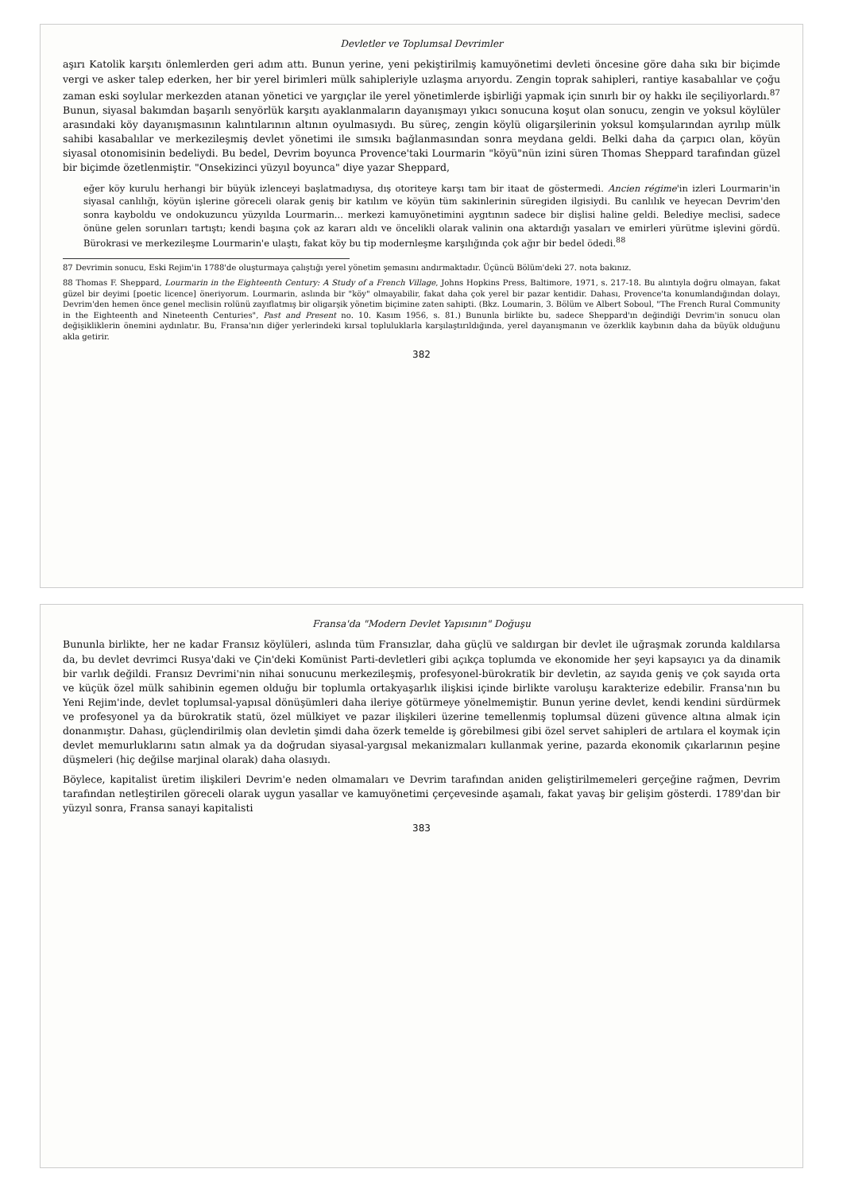Devletler ve Toplumsal Devrimler
aşırı Katolik karşıtı önlemlerden geri adım attı. Bunun yerine, yeni pekiştirilmiş kamuyönetimi devleti öncesine göre daha sıkı bir biçimde vergi ve asker talep ederken, her bir yerel birimleri mülk sahipleriyle uzlaşma arıyordu. Zengin toprak sahipleri, rantiye kasabalılar ve çoğu zaman eski soylular merkezden atanan yönetici ve yargıçlar ile yerel yönetimlerde işbirliği yapmak için sınırlı bir oy hakkı ile seçiliyorlardı.<sup>87</sup> Bunun, siyasal bakımdan başarılı senyörlük karşıtı ayaklanmaların dayanışmayı yıkıcı sonucuna koşut olan sonucu, zengin ve yoksul köylüler arasındaki köy dayanışmasının kalıntılarının altının oyulmasıydı. Bu süreç, zengin köylü oligarşilerinin yoksul komşularından ayrılıp mülk sahibi kasabalılar ve merkezileşmiş devlet yönetimi ile sımsıkı bağlanmasından sonra meydana geldi. Belki daha da çarpıcı olan, köyün siyasal otonomisinin bedeliydi. Bu bedel, Devrim boyunca Provence'taki Lourmarin "köyü"nün izini süren Thomas Sheppard tarafından güzel bir biçimde özetlenmiştir. "Onsekizinci yüzyıl boyunca" diye yazar Sheppard,
eğer köy kurulu herhangi bir büyük izlenceyi başlatmadıysa, dış otoriteye karşı tam bir itaat de göstermedi. Ancien régime'in izleri Lourmarin'in siyasal canlılığı, köyün işlerine göreceli olarak geniş bir katılım ve köyün tüm sakinlerinin süregiden ilgisiydi. Bu canlılık ve heyecan Devrim'den sonra kayboldu ve ondokuzuncu yüzyılda Lourmarin... merkezi kamuyönetimini aygıtının sadece bir dişlisi haline geldi. Belediye meclisi, sadece önüne gelen sorunları tartıştı; kendi başına çok az kararı aldı ve öncelikli olarak valinin ona aktardığı yasaları ve emirleri yürütme işlevini gördü. Bürokrasi ve merkezileşme Lourmarin'e ulaştı, fakat köy bu tip modernleşme karşılığında çok ağır bir bedel ödedi.<sup>88</sup>
87 Devrimin sonucu, Eski Rejim'in 1788'de oluşturmaya çalıştığı yerel yönetim şemasını andırmaktadır. Üçüncü Bölüm'deki 27. nota bakınız.
88 Thomas F. Sheppard, Lourmarin in the Eighteenth Century: A Study of a French Village, Johns Hopkins Press, Baltimore, 1971, s. 217-18. Bu alıntıyla doğru olmayan, fakat güzel bir deyimi [poetic licence] öneriyorum. Lourmarin, aslında bir "köy" olmayabilir, fakat daha çok yerel bir pazar kentidir. Dahası, Provence'ta konumlandığından dolayı, Devrim'den hemen önce genel meclisin rolünü zayıflatmış bir oligarşik yönetim biçimine zaten sahipti. (Bkz. Loumarin, 3. Bölüm ve Albert Soboul, "The French Rural Community in the Eighteenth and Nineteenth Centuries", Past and Present no. 10. Kasım 1956, s. 81.) Bununla birlikte bu, sadece Sheppard'ın değindiği Devrim'in sonucu olan değişikliklerin önemini aydınlatır. Bu, Fransa'nın diğer yerlerindeki kırsal topluluklarla karşılaştırıldığında, yerel dayanışmanın ve özerklik kaybının daha da büyük olduğunu akla getirir.
382
Fransa'da "Modern Devlet Yapısının" Doğuşu
Bununla birlikte, her ne kadar Fransız köylüleri, aslında tüm Fransızlar, daha güçlü ve saldırgan bir devlet ile uğraşmak zorunda kaldılarsa da, bu devlet devrimci Rusya'daki ve Çin'deki Komünist Parti-devletleri gibi açıkça toplumda ve ekonomide her şeyi kapsayıcı ya da dinamik bir varlık değildi. Fransız Devrimi'nin nihai sonucunu merkezileşmiş, profesyonel-bürokratik bir devletin, az sayıda geniş ve çok sayıda orta ve küçük özel mülk sahibinin egemen olduğu bir toplumla ortakyaşarlık ilişkisi içinde birlikte varoluşu karakterize edebilir. Fransa'nın bu Yeni Rejim'inde, devlet toplumsal-yapısal dönüşümleri daha ileriye götürmeye yönelmemiştir. Bunun yerine devlet, kendi kendini sürdürmek ve profesyonel ya da bürokratik statü, özel mülkiyet ve pazar ilişkileri üzerine temellenmiş toplumsal düzeni güvence altına almak için donanmıştır. Dahası, güçlendirilmiş olan devletin şimdi daha özerk temelde iş görebilmesi gibi özel servet sahipleri de artılara el koymak için devlet memurluklarını satın almak ya da doğrudan siyasal-yargısal mekanizmaları kullanmak yerine, pazarda ekonomik çıkarlarının peşine düşmeleri (hiç değilse marjinal olarak) daha olasıydı.
Böylece, kapitalist üretim ilişkileri Devrim'e neden olmamaları ve Devrim tarafından aniden geliştirilmemeleri gerçeğine rağmen, Devrim tarafından netleştirilen göreceli olarak uygun yasallar ve kamuyönetimi çerçevesinde aşamalı, fakat yavaş bir gelişim gösterdi. 1789'dan bir yüzyıl sonra, Fransa sanayi kapitalisti
383